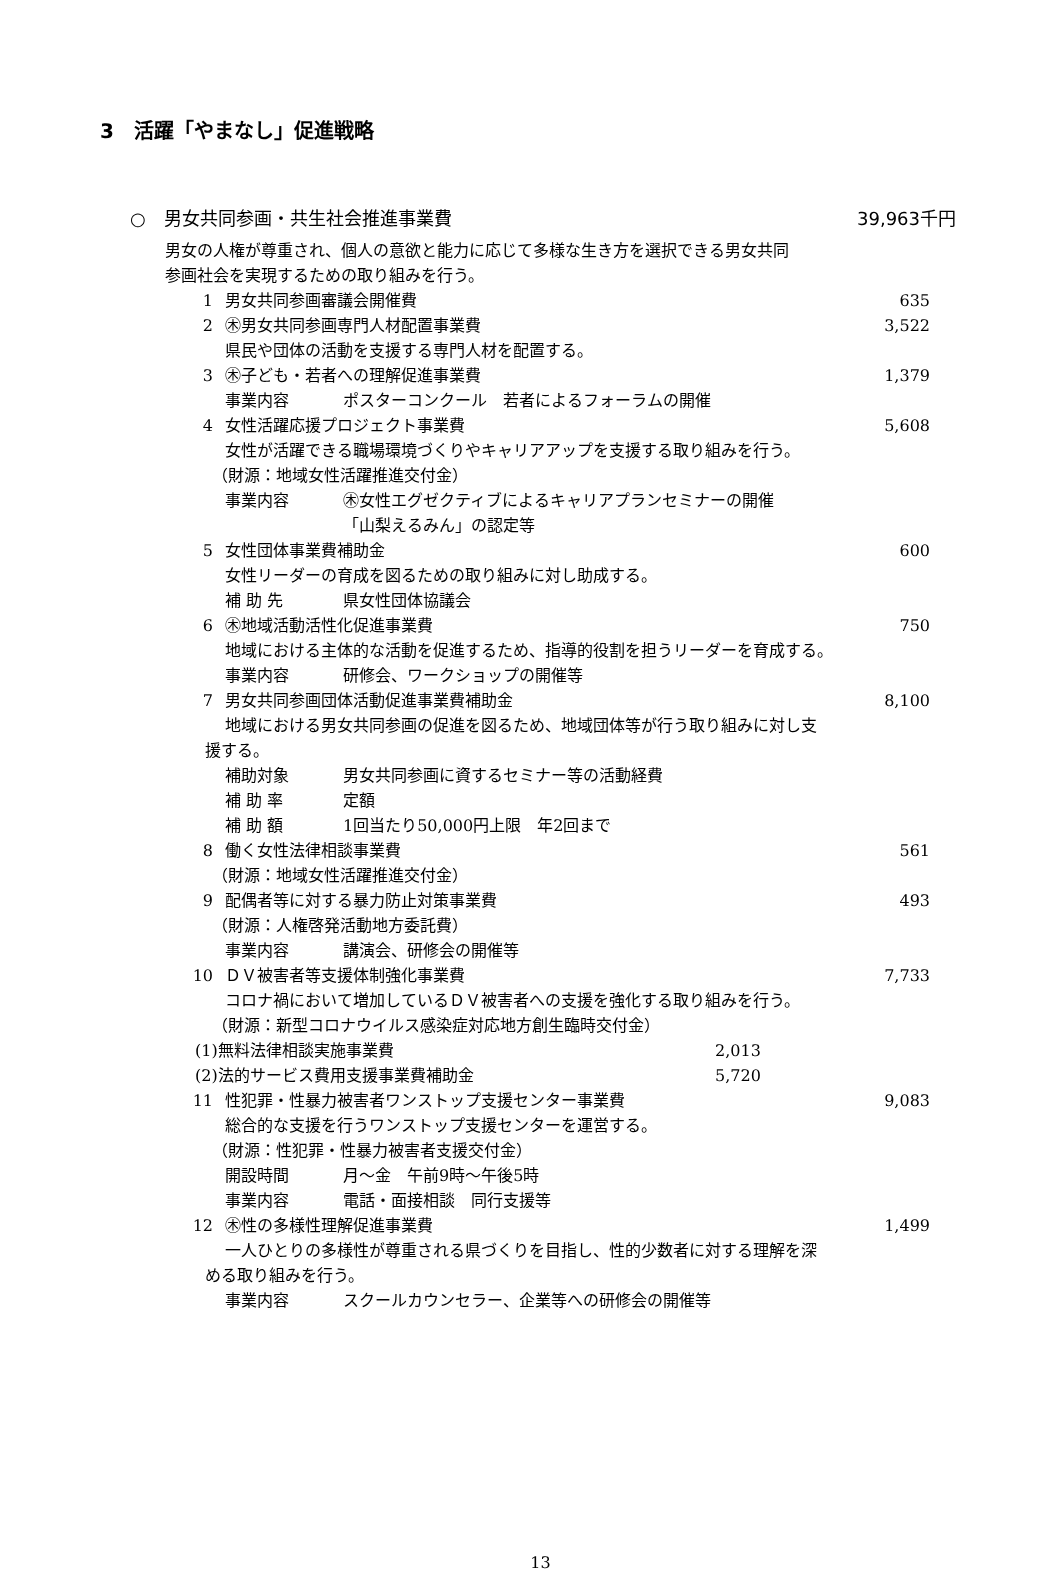3　活躍「やまなし」促進戦略
○　男女共同参画・共生社会推進事業費 39,963千円
男女の人権が尊重され、個人の意欲と能力に応じて多様な生き方を選択できる男女共同
参画社会を実現するための取り組みを行う。
1 男女共同参画審議会開催費 635
2 ㊍男女共同参画専門人材配置事業費 3,522
県民や団体の活動を支援する専門人材を配置する。
3 ㊍子ども・若者への理解促進事業費 1,379
事業内容 ポスターコンクール　若者によるフォーラムの開催
4 女性活躍応援プロジェクト事業費 5,608
女性が活躍できる職場環境づくりやキャリアアップを支援する取り組みを行う。
（財源：地域女性活躍推進交付金）
事業内容 ㊍女性エグゼクティブによるキャリアプランセミナーの開催
「山梨えるみん」の認定等
5 女性団体事業費補助金 600
女性リーダーの育成を図るための取り組みに対し助成する。
補 助 先 県女性団体協議会
6 ㊍地域活動活性化促進事業費 750
地域における主体的な活動を促進するため、指導的役割を担うリーダーを育成する。
事業内容 研修会、ワークショップの開催等
7 男女共同参画団体活動促進事業費補助金 8,100
地域における男女共同参画の促進を図るため、地域団体等が行う取り組みに対し支
援する。
補助対象 男女共同参画に資するセミナー等の活動経費
補 助 率 定額
補 助 額 1回当たり50,000円上限　年2回まで
8 働く女性法律相談事業費 561
（財源：地域女性活躍推進交付金）
9 配偶者等に対する暴力防止対策事業費 493
（財源：人権啓発活動地方委託費）
事業内容 講演会、研修会の開催等
10 ＤＶ被害者等支援体制強化事業費 7,733
コロナ禍において増加しているＤＶ被害者への支援を強化する取り組みを行う。
（財源：新型コロナウイルス感染症対応地方創生臨時交付金）
(1)無料法律相談実施事業費 2,013
(2)法的サービス費用支援事業費補助金 5,720
11 性犯罪・性暴力被害者ワンストップ支援センター事業費 9,083
総合的な支援を行うワンストップ支援センターを運営する。
（財源：性犯罪・性暴力被害者支援交付金）
開設時間 月～金　午前9時～午後5時
事業内容 電話・面接相談　同行支援等
12 ㊍性の多様性理解促進事業費 1,499
一人ひとりの多様性が尊重される県づくりを目指し、性的少数者に対する理解を深
める取り組みを行う。
事業内容 スクールカウンセラー、企業等への研修会の開催等
13